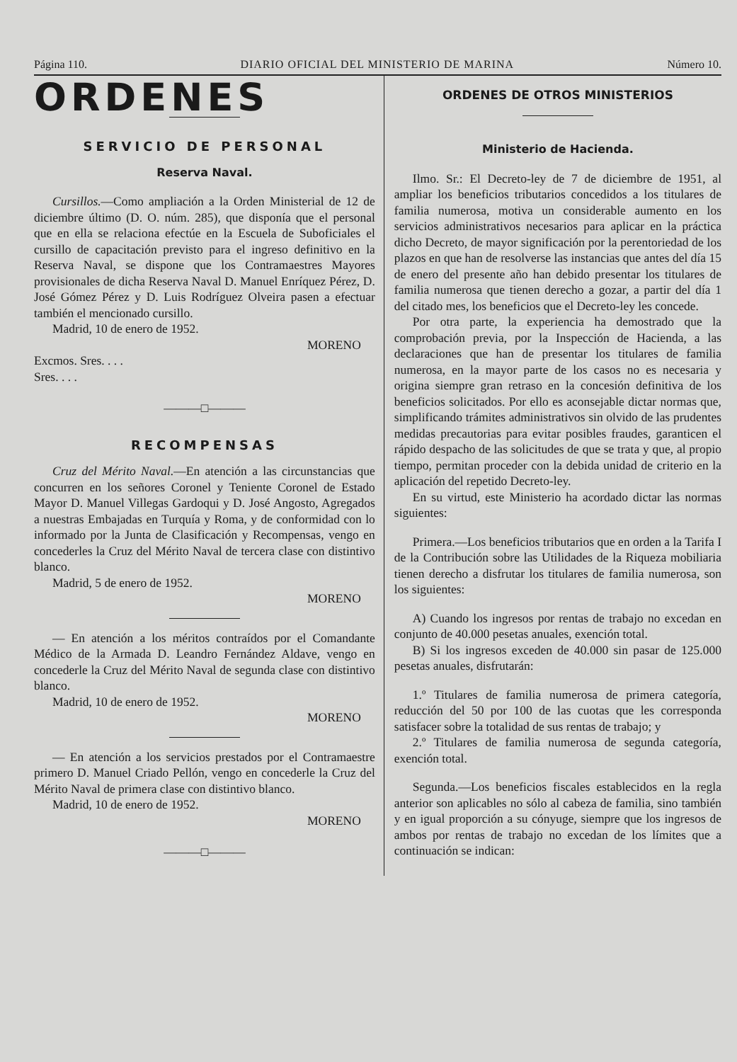Página 110. DIARIO OFICIAL DEL MINISTERIO DE MARINA Número 10.
ORDENES
SERVICIO DE PERSONAL
Reserva Naval.
Cursillos.—Como ampliación a la Orden Ministerial de 12 de diciembre último (D. O. núm. 285), que disponía que el personal que en ella se relaciona efectúe en la Escuela de Suboficiales el cursillo de capacitación previsto para el ingreso definitivo en la Reserva Naval, se dispone que los Contramaestres Mayores provisionales de dicha Reserva Naval D. Manuel Enríquez Pérez, D. José Gómez Pérez y D. Luis Rodríguez Olveira pasen a efectuar también el mencionado cursillo.
Madrid, 10 de enero de 1952.
MORENO
Excmos. Sres. . . .
Sres. . . .
———□———
RECOMPENSAS
Cruz del Mérito Naval.—En atención a las circunstancias que concurren en los señores Coronel y Teniente Coronel de Estado Mayor D. Manuel Villegas Gardoqui y D. José Angosto, Agregados a nuestras Embajadas en Turquía y Roma, y de conformidad con lo informado por la Junta de Clasificación y Recompensas, vengo en concederles la Cruz del Mérito Naval de tercera clase con distintivo blanco.
Madrid, 5 de enero de 1952.
MORENO
— En atención a los méritos contraídos por el Comandante Médico de la Armada D. Leandro Fernández Aldave, vengo en concederle la Cruz del Mérito Naval de segunda clase con distintivo blanco.
Madrid, 10 de enero de 1952.
MORENO
— En atención a los servicios prestados por el Contramaestre primero D. Manuel Criado Pellón, vengo en concederle la Cruz del Mérito Naval de primera clase con distintivo blanco.
Madrid, 10 de enero de 1952.
MORENO
———□———
ORDENES DE OTROS MINISTERIOS
Ministerio de Hacienda.
Ilmo. Sr.: El Decreto-ley de 7 de diciembre de 1951, al ampliar los beneficios tributarios concedidos a los titulares de familia numerosa, motiva un considerable aumento en los servicios administrativos necesarios para aplicar en la práctica dicho Decreto, de mayor significación por la perentoriedad de los plazos en que han de resolverse las instancias que antes del día 15 de enero del presente año han debido presentar los titulares de familia numerosa que tienen derecho a gozar, a partir del día 1 del citado mes, los beneficios que el Decreto-ley les concede.
Por otra parte, la experiencia ha demostrado que la comprobación previa, por la Inspección de Hacienda, a las declaraciones que han de presentar los titulares de familia numerosa, en la mayor parte de los casos no es necesaria y origina siempre gran retraso en la concesión definitiva de los beneficios solicitados. Por ello es aconsejable dictar normas que, simplificando trámites administrativos sin olvido de las prudentes medidas precautorias para evitar posibles fraudes, garanticen el rápido despacho de las solicitudes de que se trata y que, al propio tiempo, permitan proceder con la debida unidad de criterio en la aplicación del repetido Decreto-ley.
En su virtud, este Ministerio ha acordado dictar las normas siguientes:
Primera.—Los beneficios tributarios que en orden a la Tarifa I de la Contribución sobre las Utilidades de la Riqueza mobiliaria tienen derecho a disfrutar los titulares de familia numerosa, son los siguientes:
A) Cuando los ingresos por rentas de trabajo no excedan en conjunto de 40.000 pesetas anuales, exención total.
B) Si los ingresos exceden de 40.000 sin pasar de 125.000 pesetas anuales, disfrutarán:
1.º Titulares de familia numerosa de primera categoría, reducción del 50 por 100 de las cuotas que les corresponda satisfacer sobre la totalidad de sus rentas de trabajo; y
2.º Titulares de familia numerosa de segunda categoría, exención total.
Segunda.—Los beneficios fiscales establecidos en la regla anterior son aplicables no sólo al cabeza de familia, sino también y en igual proporción a su cónyuge, siempre que los ingresos de ambos por rentas de trabajo no excedan de los límites que a continuación se indican: